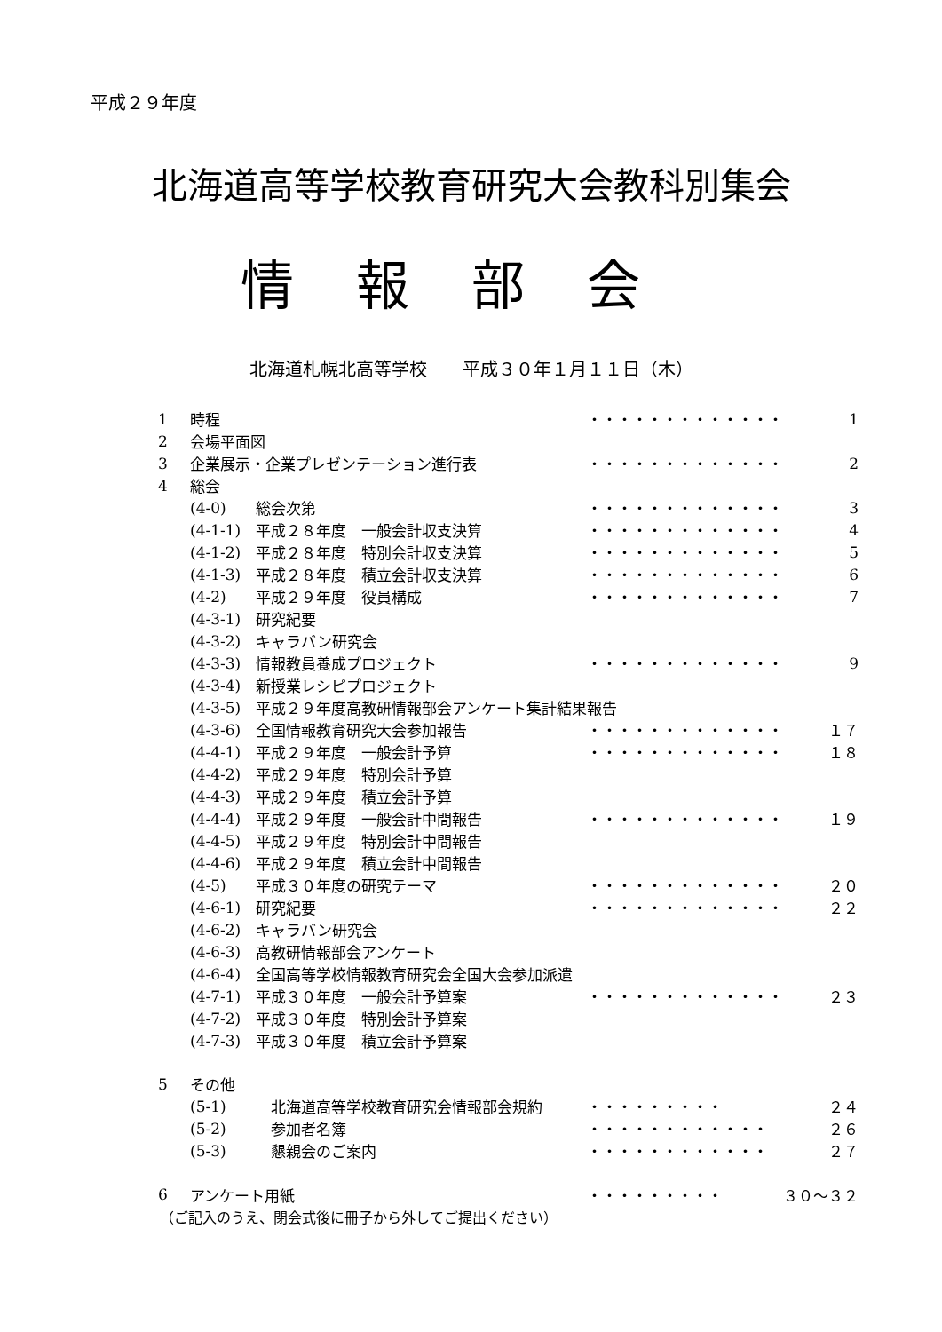平成２９年度
北海道高等学校教育研究大会教科別集会
情報部会
北海道札幌北高等学校　　平成３０年１月１１日（木）
| 1 | 時程 | | ・・・・・・・・・・・・・ | 1 |
| 2 | 会場平面図 | | | |
| 3 | 企業展示・企業プレゼンテーション進行表 | | ・・・・・・・・・・・・・ | 2 |
| 4 | 総会 | | | |
| | (4-0) | 総会次第 | ・・・・・・・・・・・・・ | 3 |
| | (4-1-1) | 平成２８年度 一般会計収支決算 | ・・・・・・・・・・・・・ | 4 |
| | (4-1-2) | 平成２８年度 特別会計収支決算 | ・・・・・・・・・・・・・ | 5 |
| | (4-1-3) | 平成２８年度 積立会計収支決算 | ・・・・・・・・・・・・・ | 6 |
| | (4-2) | 平成２９年度 役員構成 | ・・・・・・・・・・・・・ | 7 |
| | (4-3-1) | 研究紀要 | | |
| | (4-3-2) | キャラバン研究会 | | |
| | (4-3-3) | 情報教員養成プロジェクト | ・・・・・・・・・・・・・ | 9 |
| | (4-3-4) | 新授業レシピプロジェクト | | |
| | (4-3-5) | 平成２９年度高教研情報部会アンケート集計結果報告 | | |
| | (4-3-6) | 全国情報教育研究大会参加報告 | ・・・・・・・・・・・・・ | １７ |
| | (4-4-1) | 平成２９年度 一般会計予算 | ・・・・・・・・・・・・・ | １８ |
| | (4-4-2) | 平成２９年度 特別会計予算 | | |
| | (4-4-3) | 平成２９年度 積立会計予算 | | |
| | (4-4-4) | 平成２９年度 一般会計中間報告 | ・・・・・・・・・・・・・ | １９ |
| | (4-4-5) | 平成２９年度 特別会計中間報告 | | |
| | (4-4-6) | 平成２９年度 積立会計中間報告 | | |
| | (4-5) | 平成３０年度の研究テーマ | ・・・・・・・・・・・・・ | ２０ |
| | (4-6-1) | 研究紀要 | ・・・・・・・・・・・・・ | ２２ |
| | (4-6-2) | キャラバン研究会 | | |
| | (4-6-3) | 高教研情報部会アンケート | | |
| | (4-6-4) | 全国高等学校情報教育研究会全国大会参加派遣 | | |
| | (4-7-1) | 平成３０年度 一般会計予算案 | ・・・・・・・・・・・・・ | ２３ |
| | (4-7-2) | 平成３０年度 特別会計予算案 | | |
| | (4-7-3) | 平成３０年度 積立会計予算案 | | |
| 5 | その他 | | | |
| | (5-1) | 北海道高等学校教育研究会情報部会規約 | ・・・・・・・・・ | ２４ |
| | (5-2) | 参加者名簿 | ・・・・・・・・・・・・ | ２６ |
| | (5-3) | 懇親会のご案内 | ・・・・・・・・・・・・ | ２７ |
| 6 | アンケート用紙 | | ・・・・・・・・・ | ３０～３２ |
（ご記入のうえ、閉会式後に冊子から外してご提出ください）